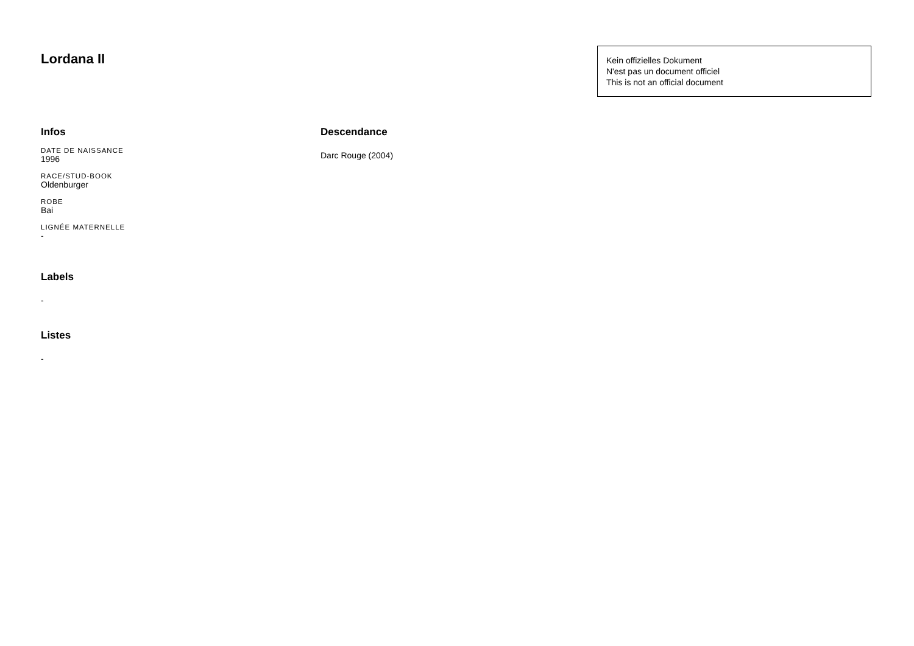Lordana II
Kein offizielles Dokument
N'est pas un document officiel
This is not an official document
Infos
DATE DE NAISSANCE
1996
RACE/STUD-BOOK
Oldenburger
ROBE
Bai
LIGNÉE MATERNELLE
-
Labels
-
Listes
-
Descendance
Darc Rouge (2004)